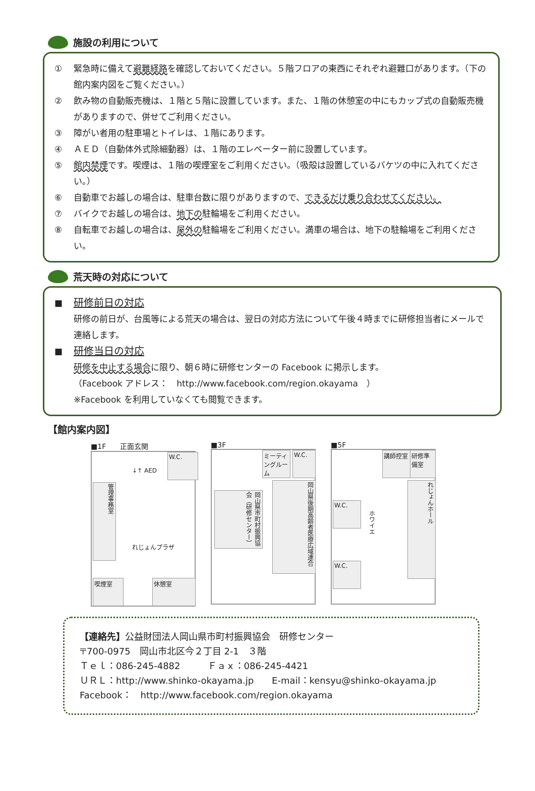施設の利用について
① 緊急時に備えて避難経路を確認しておいてください。５階フロアの東西にそれぞれ避難口があります。（下の館内案内図をご覧ください。）
② 飲み物の自動販売機は、１階と５階に設置しています。また、１階の休憩室の中にもカップ式の自動販売機がありますので、併せてご利用ください。
③ 障がい者用の駐車場とトイレは、１階にあります。
④ ＡＥＤ（自動体外式除細動器）は、１階のエレベーター前に設置しています。
⑤ 館内禁煙です。喫煙は、１階の喫煙室をご利用ください。（吸殻は設置しているバケツの中に入れてください。）
⑥ 自動車でお越しの場合は、駐車台数に限りがありますので、できるだけ乗り合わせてください。
⑦ バイクでお越しの場合は、地下の駐輪場をご利用ください。
⑧ 自転車でお越しの場合は、屋外の駐輪場をご利用ください。満車の場合は、地下の駐輪場をご利用ください。
荒天時の対応について
■ 研修前日の対応
研修の前日が、台風等による荒天の場合は、翌日の対応方法について午後４時までに研修担当者にメールで連絡します。
■ 研修当日の対応
研修を中止する場合に限り、朝６時に研修センターの Facebook に掲示します。
（Facebook アドレス：　http://www.facebook.com/region.okayama　）
※Facebook を利用していなくても閲覧できます。
【館内案内図】
■1F　　正面玄関
管理事務室
W.C.
↓↑ AED
れじょんプラザ
喫煙室 休憩室
■3F
ミーティングルーム
W.C.
岡山県市町村振興協会（研修センター）
岡山県後期高齢者医療広域連合
■5F
講師控室
研修準備室
W.C.
ホワイエ
れじょんホール
W.C.
【連絡先】公益財団法人岡山県市町村振興協会　研修センター
〒700-0975　岡山市北区今２丁目 2-1　３階
Ｔｅｌ：086-245-4882　　　Ｆａｘ：086-245-4421
ＵＲＬ：http://www.shinko-okayama.jp　　E-mail：kensyu@shinko-okayama.jp
Facebook：　http://www.facebook.com/region.okayama